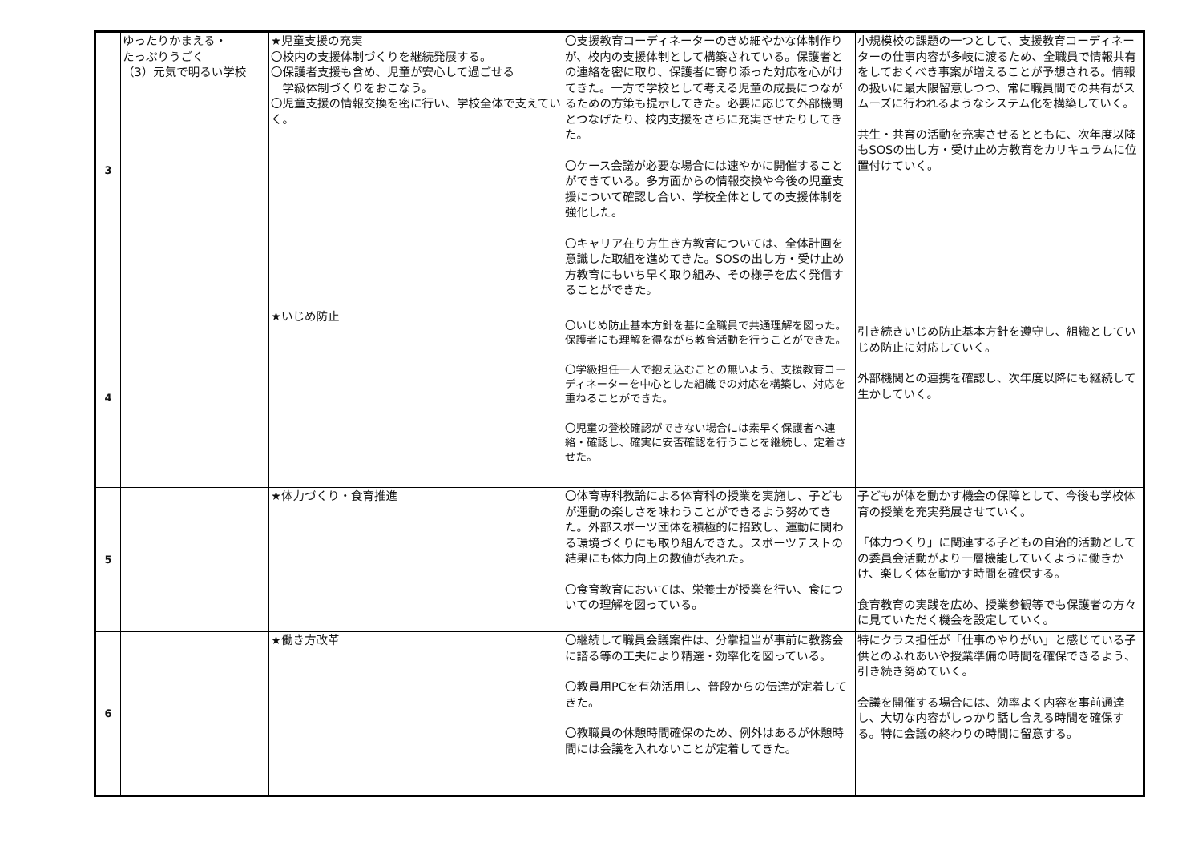| 3 | ゆったりかまえる・ たっぷりうごく （3）元気で明るい学校 | ★児童支援の充実 〇校内の支援体制づくりを継続発展する。 〇保護者支援も含め、児童が安心して過ごせる 学級体制づくりをおこなう。 〇児童支援の情報交換を密に行い、学校全体で支えていく。 | 〇支援教育コーディネーターのきめ細やかな体制作りが、校内の支援体制として構築されている。保護者との連絡を密に取り、保護者に寄り添った対応を心がけてきた。一方で学校として考える児童の成長につながるための方策も提示してきた。必要に応じて外部機関とつなげたり、校内支援をさらに充実させたりしてきた。 〇ケース会議が必要な場合には速やかに開催することができている。多方面からの情報交換や今後の児童支援について確認し合い、学校全体としての支援体制を強化した。 〇キャリア在り方生き方教育については、全体計画を意識した取組を進めてきた。SOSの出し方・受け止め方教育にもいち早く取り組み、その様子を広く発信することができた。 | 小規模校の課題の一つとして、支援教育コーディネーターの仕事内容が多岐に渡るため、全職員で情報共有をしておくべき事案が増えることが予想される。情報の扱いに最大限留意しつつ、常に職員間での共有がスムーズに行われるようなシステム化を構築していく。 共生・共育の活動を充実させるとともに、次年度以降もSOSの出し方・受け止め方教育をカリキュラムに位置付けていく。 |
| 4 | | ★いじめ防止 | 〇いじめ防止基本方針を基に全職員で共通理解を図った。保護者にも理解を得ながら教育活動を行うことができた。 〇学級担任一人で抱え込むことの無いよう、支援教育コーディネーターを中心とした組織での対応を構築し、対応を重ねることができた。 〇児童の登校確認ができない場合には素早く保護者へ連絡・確認し、確実に安否確認を行うことを継続し、定着させた。 | 引き続きいじめ防止基本方針を遵守し、組織としていじめ防止に対応していく。 外部機関との連携を確認し、次年度以降にも継続して生かしていく。 |
| 5 | | ★体力づくり・食育推進 | 〇体育専科教論による体育科の授業を実施し、子どもが運動の楽しさを味わうことができるよう努めてきた。外部スポーツ団体を積極的に招致し、運動に関わる環境づくりにも取り組んできた。スポーツテストの結果にも体力向上の数値が表れた。 〇食育教育においては、栄養士が授業を行い、食についての理解を図っている。 | 子どもが体を動かす機会の保障として、今後も学校体育の授業を充実発展させていく。 「体力つくり」に関連する子どもの自治的活動としての委員会活動がより一層機能していくように働きかけ、楽しく体を動かす時間を確保する。 食育教育の実践を広め、授業参観等でも保護者の方々に見ていただく機会を設定していく。 |
| 6 | | ★働き方改革 | 〇継続して職員会議案件は、分掌担当が事前に教務会に諮る等の工夫により精選・効率化を図っている。 〇教員用PCを有効活用し、普段からの伝達が定着してきた。 〇教職員の休憩時間確保のため、例外はあるが休憩時間には会議を入れないことが定着してきた。 | 特にクラス担任が「仕事のやりがい」と感じている子供とのふれあいや授業準備の時間を確保できるよう、引き続き努めていく。 会議を開催する場合には、効率よく内容を事前通達し、大切な内容がしっかり話し合える時間を確保する。特に会議の終わりの時間に留意する。 |